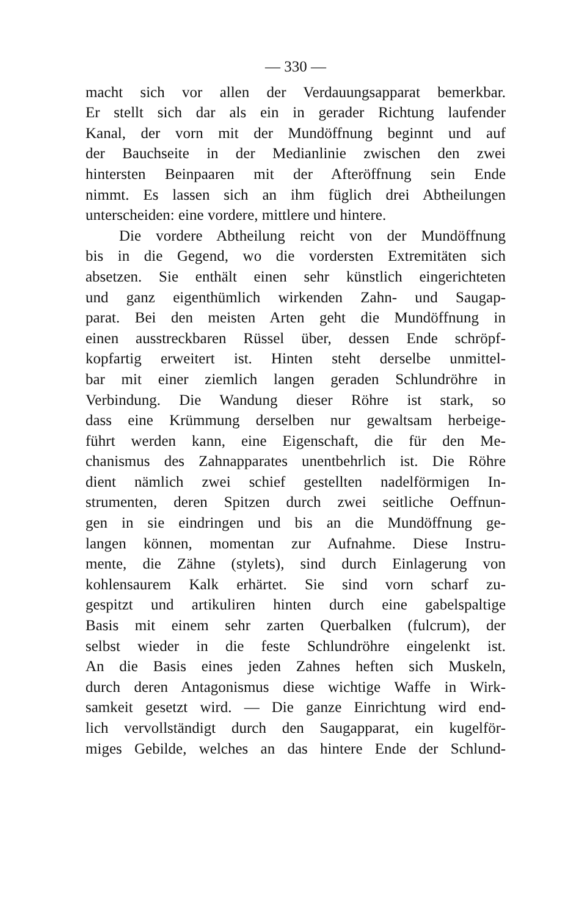— 330 —
macht sich vor allen der Verdauungsapparat bemerkbar.
Er stellt sich dar als ein in gerader Richtung laufender
Kanal, der vorn mit der Mundöffnung beginnt und auf
der Bauchseite in der Medianlinie zwischen den zwei
hintersten Beinpaaren mit der Afteröffnung sein Ende
nimmt. Es lassen sich an ihm füglich drei Abtheilungen
unterscheiden: eine vordere, mittlere und hintere.
Die vordere Abtheilung reicht von der Mundöffnung
bis in die Gegend, wo die vordersten Extremitäten sich
absetzen. Sie enthält einen sehr künstlich eingerichteten
und ganz eigenthümlich wirkenden Zahn- und Saugap-
parat. Bei den meisten Arten geht die Mundöffnung in
einen ausstreckbaren Rüssel über, dessen Ende schröpf-
kopfartig erweitert ist. Hinten steht derselbe unmittel-
bar mit einer ziemlich langen geraden Schlundröhre in
Verbindung. Die Wandung dieser Röhre ist stark, so
dass eine Krümmung derselben nur gewaltsam herbeige-
führt werden kann, eine Eigenschaft, die für den Me-
chanismus des Zahnapparates unentbehrlich ist. Die Röhre
dient nämlich zwei schief gestellten nadelförmigen In-
strumenten, deren Spitzen durch zwei seitliche Oeffnun-
gen in sie eindringen und bis an die Mundöffnung ge-
langen können, momentan zur Aufnahme. Diese Instru-
mente, die Zähne (stylets), sind durch Einlagerung von
kohlensaurem Kalk erhärtet. Sie sind vorn scharf zu-
gespitzt und artikuliren hinten durch eine gabelspaltige
Basis mit einem sehr zarten Querbalken (fulcrum), der
selbst wieder in die feste Schlundröhre eingelenkt ist.
An die Basis eines jeden Zahnes heften sich Muskeln,
durch deren Antagonismus diese wichtige Waffe in Wirk-
samkeit gesetzt wird. — Die ganze Einrichtung wird end-
lich vervollständigt durch den Saugapparat, ein kugelför-
miges Gebilde, welches an das hintere Ende der Schlund-